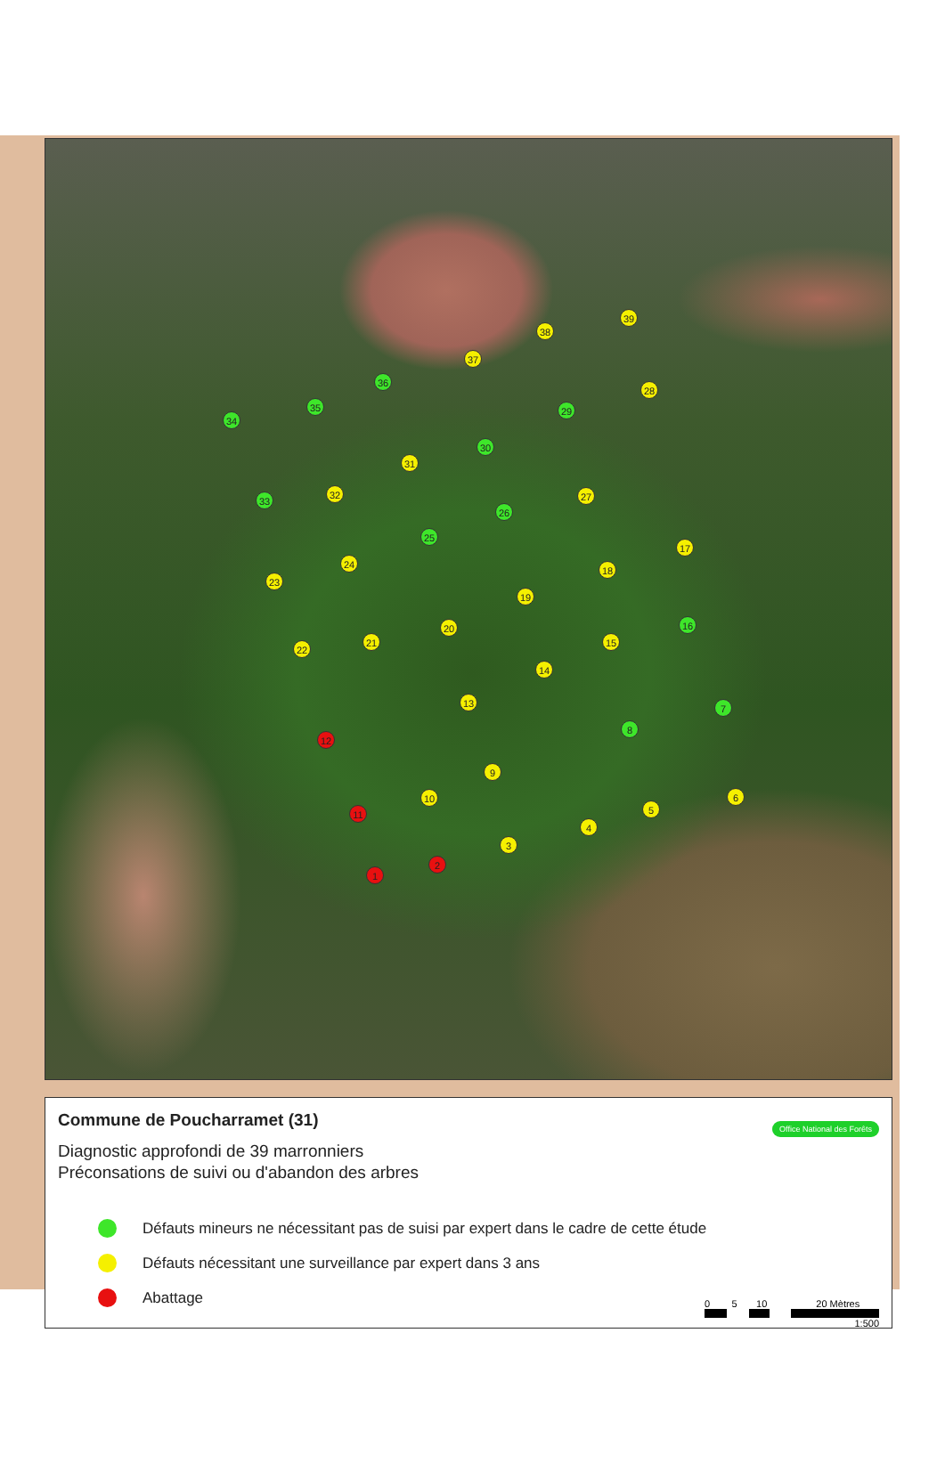39
38
37
36
28
35
29
34
30
31
32
27
33
26
25
17
24
18
23
19
16
20
15
21
22
14
13
7
8
12
9
6
10
5
11
4
3
2
1
Commune de Poucharramet (31)
Office National des Forêts
Diagnostic approfondi de 39 marronniers
Préconsations de suivi ou d'abandon des arbres
Défauts mineurs ne nécessitant pas de suisi par expert dans le cadre de cette étude
Défauts nécessitant une surveillance par expert dans 3 ans
Abattage
0 5 10 20 Mètres
1:500